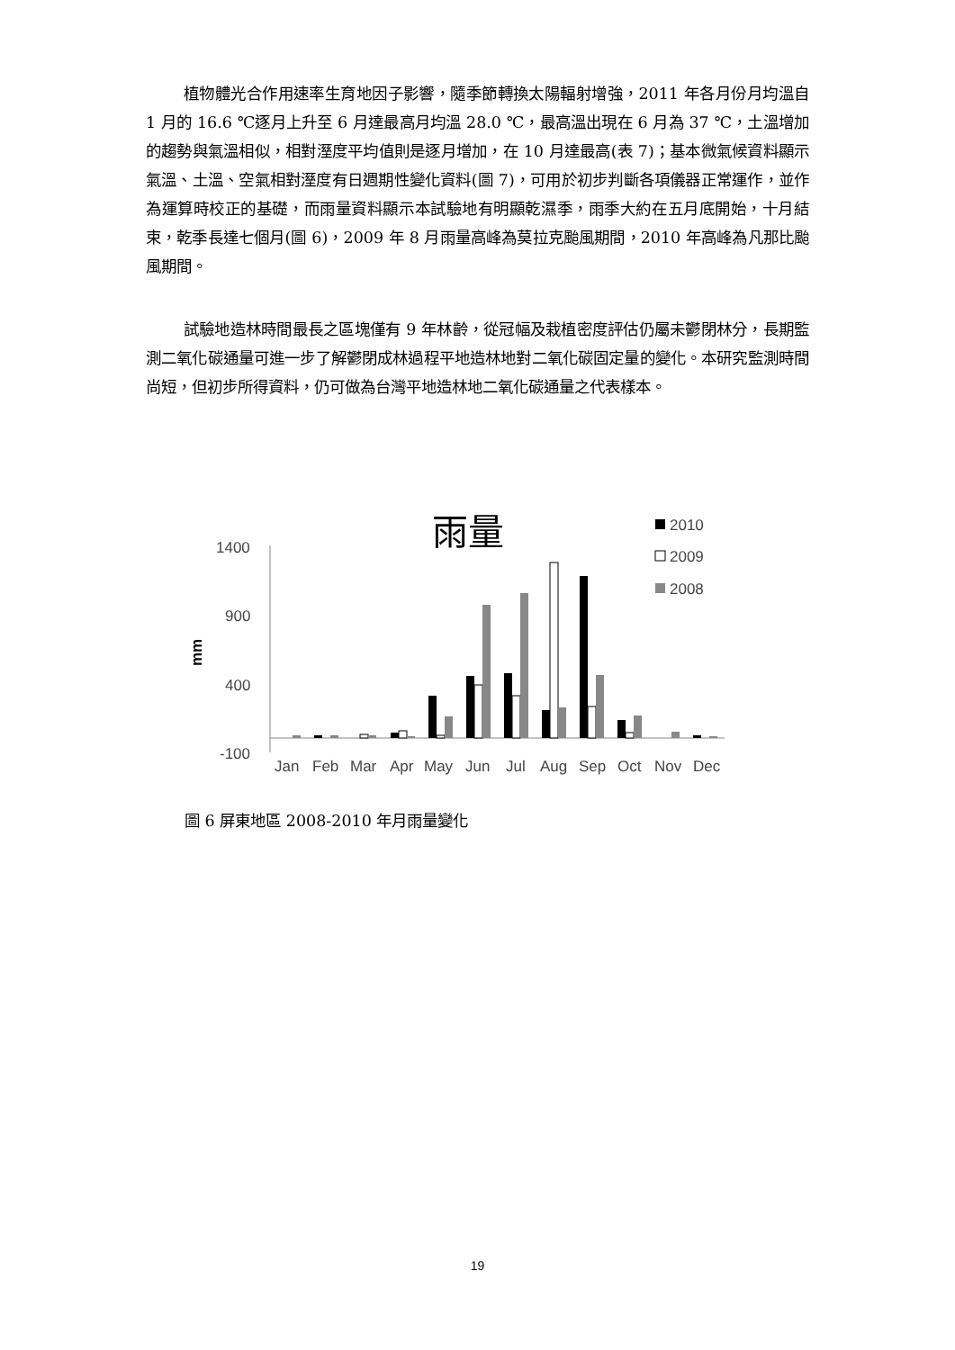植物體光合作用速率生育地因子影響，隨季節轉換太陽輻射增強，2011 年各月份月均溫自 1 月的 16.6 ℃逐月上升至 6 月達最高月均溫 28.0 ℃，最高溫出現在 6 月為 37 ℃，土溫增加的趨勢與氣溫相似，相對溼度平均值則是逐月增加，在 10 月達最高(表 7)；基本微氣候資料顯示氣溫、土溫、空氣相對溼度有日週期性變化資料(圖 7)，可用於初步判斷各項儀器正常運作，並作為運算時校正的基礎，而雨量資料顯示本試驗地有明顯乾濕季，雨季大約在五月底開始，十月結束，乾季長達七個月(圖 6)，2009 年 8 月雨量高峰為莫拉克颱風期間，2010 年高峰為凡那比颱風期間。
試驗地造林時間最長之區塊僅有 9 年林齡，從冠幅及栽植密度評估仍屬未鬱閉林分，長期監測二氧化碳通量可進一步了解鬱閉成林過程平地造林地對二氧化碳固定量的變化。本研究監測時間尚短，但初步所得資料，仍可做為台灣平地造林地二氧化碳通量之代表樣本。
雨量
2010
2009
2008
1400
900
400
-100
mm
Jan
Feb
Mar
Apr
May
Jun
Jul
Aug
Sep
Oct
Nov
Dec
圖 6 屏東地區 2008-2010 年月雨量變化
19